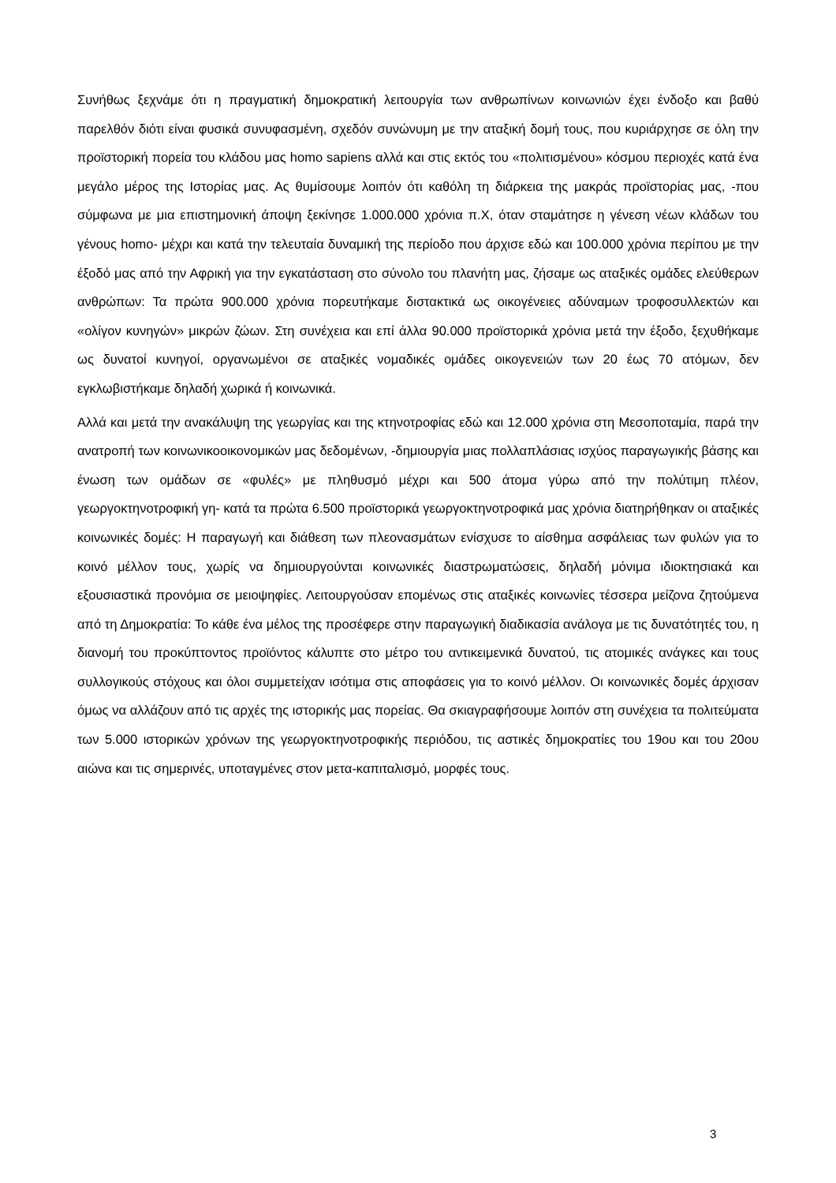Συνήθως ξεχνάμε ότι η πραγματική δημοκρατική λειτουργία των ανθρωπίνων κοινωνιών έχει ένδοξο και βαθύ παρελθόν διότι είναι φυσικά συνυφασμένη, σχεδόν συνώνυμη με την αταξική δομή τους, που κυριάρχησε σε όλη την προϊστορική πορεία του κλάδου μας homo sapiens αλλά και στις εκτός του «πολιτισμένου» κόσμου περιοχές κατά ένα μεγάλο μέρος της Ιστορίας μας. Ας θυμίσουμε λοιπόν ότι καθόλη τη διάρκεια της μακράς προϊστορίας μας, -που σύμφωνα με μια επιστημονική άποψη ξεκίνησε 1.000.000 χρόνια π.Χ, όταν σταμάτησε η γένεση νέων κλάδων του γένους homo- μέχρι και κατά την τελευταία δυναμική της περίοδο που άρχισε εδώ και 100.000 χρόνια περίπου με την έξοδό μας από την Αφρική για την εγκατάσταση στο σύνολο του πλανήτη μας, ζήσαμε ως αταξικές ομάδες ελεύθερων ανθρώπων: Τα πρώτα 900.000 χρόνια πορευτήκαμε διστακτικά ως οικογένειες αδύναμων τροφοσυλλεκτών και «ολίγον κυνηγών» μικρών ζώων. Στη συνέχεια και επί άλλα 90.000 προϊστορικά χρόνια μετά την έξοδο, ξεχυθήκαμε ως δυνατοί κυνηγοί, οργανωμένοι σε αταξικές νομαδικές ομάδες οικογενειών των 20 έως 70 ατόμων, δεν εγκλωβιστήκαμε δηλαδή χωρικά ή κοινωνικά.
Αλλά και μετά την ανακάλυψη της γεωργίας και της κτηνοτροφίας εδώ και 12.000 χρόνια στη Μεσοποταμία, παρά την ανατροπή των κοινωνικοοικονομικών μας δεδομένων, -δημιουργία μιας πολλαπλάσιας ισχύος παραγωγικής βάσης και ένωση των ομάδων σε «φυλές» με πληθυσμό μέχρι και 500 άτομα γύρω από την πολύτιμη πλέον, γεωργοκτηνοτροφική γη- κατά τα πρώτα 6.500 προϊστορικά γεωργοκτηνοτροφικά μας χρόνια διατηρήθηκαν οι αταξικές κοινωνικές δομές: Η παραγωγή και διάθεση των πλεονασμάτων ενίσχυσε το αίσθημα ασφάλειας των φυλών για το κοινό μέλλον τους, χωρίς να δημιουργούνται κοινωνικές διαστρωματώσεις, δηλαδή μόνιμα ιδιοκτησιακά και εξουσιαστικά προνόμια σε μειοψηφίες. Λειτουργούσαν επομένως στις αταξικές κοινωνίες τέσσερα μείζονα ζητούμενα από τη Δημοκρατία: Το κάθε ένα μέλος της προσέφερε στην παραγωγική διαδικασία ανάλογα με τις δυνατότητές του, η διανομή του προκύπτοντος προϊόντος κάλυπτε στο μέτρο του αντικειμενικά δυνατού, τις ατομικές ανάγκες και τους συλλογικούς στόχους και όλοι συμμετείχαν ισότιμα στις αποφάσεις για το κοινό μέλλον. Οι κοινωνικές δομές άρχισαν όμως να αλλάζουν από τις αρχές της ιστορικής μας πορείας. Θα σκιαγραφήσουμε λοιπόν στη συνέχεια τα πολιτεύματα των 5.000 ιστορικών χρόνων της γεωργοκτηνοτροφικής περιόδου, τις αστικές δημοκρατίες του 19ου και του 20ου αιώνα και τις σημερινές, υποταγμένες στον μετα-καπιταλισμό, μορφές τους.
3